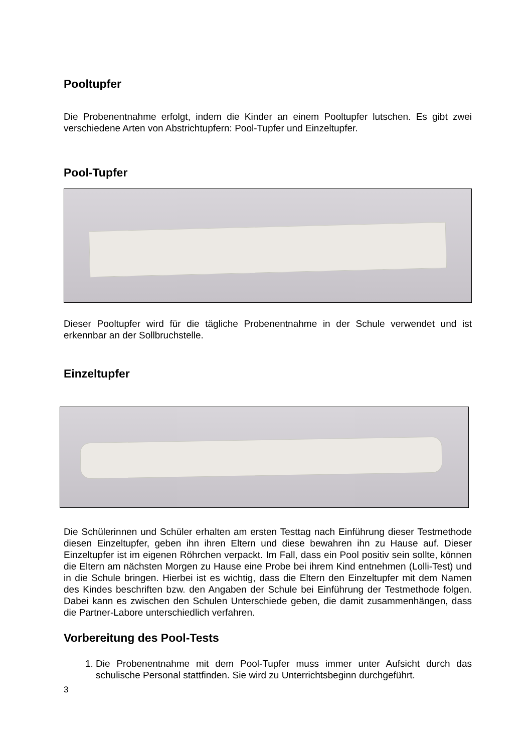Pooltupfer
Die Probenentnahme erfolgt, indem die Kinder an einem Pooltupfer lutschen. Es gibt zwei verschiedene Arten von Abstrichtupfern: Pool-Tupfer und Einzeltupfer.
Pool-Tupfer
Dieser Pooltupfer wird für die tägliche Probenentnahme in der Schule verwendet und ist erkennbar an der Sollbruchstelle.
Einzeltupfer
Die Schülerinnen und Schüler erhalten am ersten Testtag nach Einführung dieser Testmethode diesen Einzeltupfer, geben ihn ihren Eltern und diese bewahren ihn zu Hause auf. Dieser Einzeltupfer ist im eigenen Röhrchen verpackt. Im Fall, dass ein Pool positiv sein sollte, können die Eltern am nächsten Morgen zu Hause eine Probe bei ihrem Kind entnehmen (Lolli-Test) und in die Schule bringen. Hierbei ist es wichtig, dass die Eltern den Einzeltupfer mit dem Namen des Kindes beschriften bzw. den Angaben der Schule bei Einführung der Testmethode folgen. Dabei kann es zwischen den Schulen Unterschiede geben, die damit zusammenhängen, dass die Partner-Labore unterschiedlich verfahren.
Vorbereitung des Pool-Tests
1. Die Probenentnahme mit dem Pool-Tupfer muss immer unter Aufsicht durch das schulische Personal stattfinden. Sie wird zu Unterrichtsbeginn durchgeführt.
3